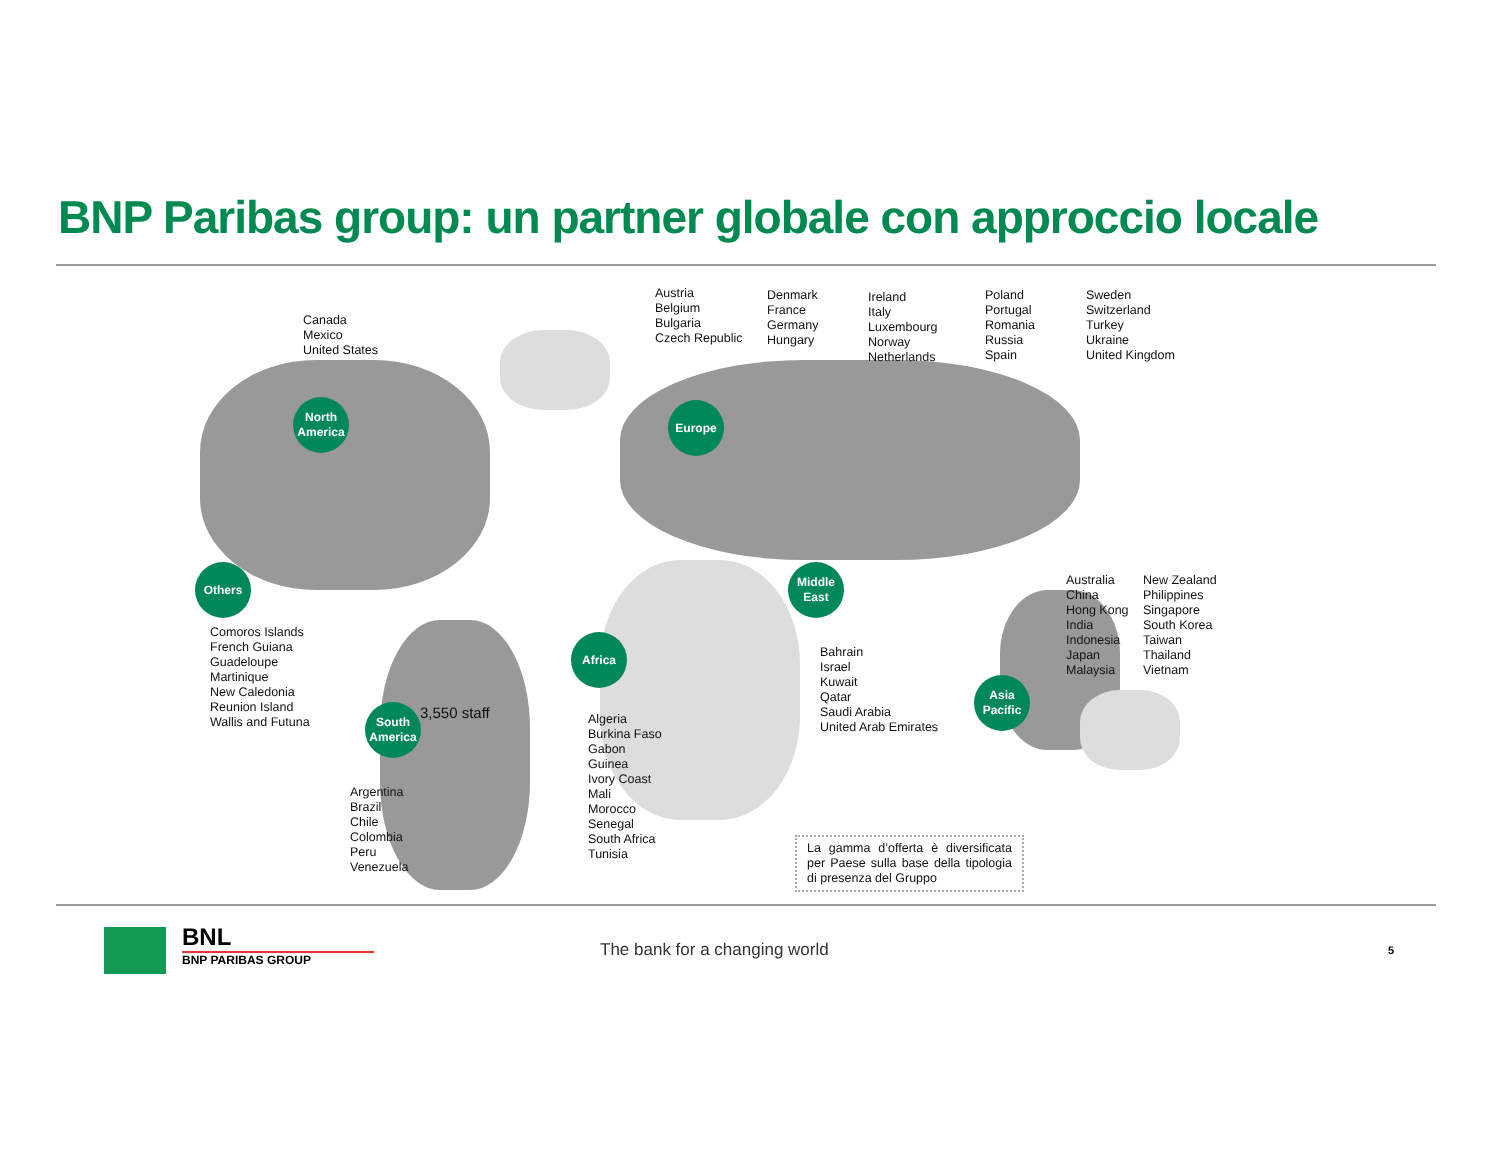BNP Paribas group: un partner globale con approccio locale
North
America
Europe
Others
Middle
East
Africa
Asia
Pacific
South
America
Canada
Mexico
United States
Austria
Belgium
Bulgaria
Czech Republic
Denmark
France
Germany
Hungary
Ireland
Italy
Luxembourg
Norway
Netherlands
Poland
Portugal
Romania
Russia
Spain
Sweden
Switzerland
Turkey
Ukraine
United Kingdom
Comoros Islands
French Guiana
Guadeloupe
Martinique
New Caledonia
Reunion Island
Wallis and Futuna
3,550 staff
Argentina
Brazil
Chile
Colombia
Peru
Venezuela
Algeria
Burkina Faso
Gabon
Guinea
Ivory Coast
Mali
Morocco
Senegal
South Africa
Tunisia
Bahrain
Israel
Kuwait
Qatar
Saudi Arabia
United Arab Emirates
Australia
China
Hong Kong
India
Indonesia
Japan
Malaysia
New Zealand
Philippines
Singapore
South Korea
Taiwan
Thailand
Vietnam
La gamma d’offerta è diversificata per Paese sulla base della tipologia di presenza del Gruppo
BNL
BNP PARIBAS GROUP The bank for a changing world 5